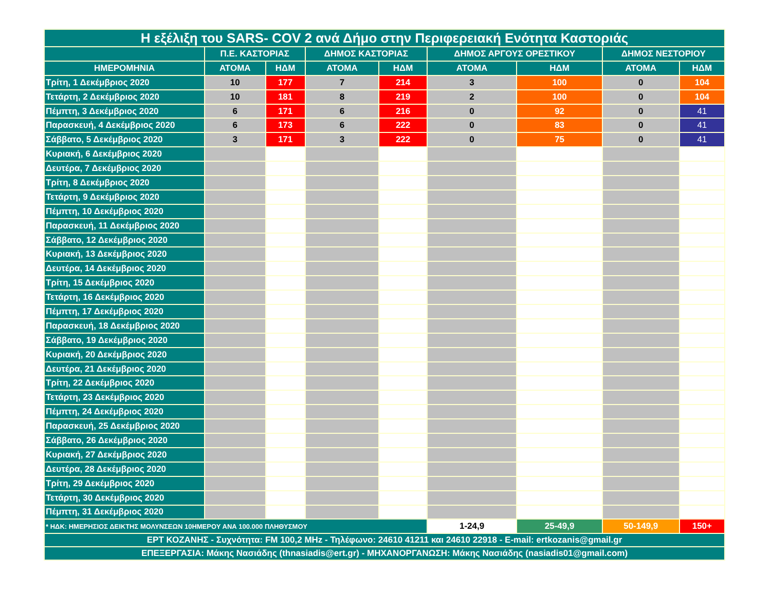| Η εξέλιξη του SARS- COV 2 ανά Δήμο στην Περιφερειακή Ενότητα Καστοριάς | | | | | | | | |
| --- | --- | --- | --- | --- | --- | --- | --- | --- |
| | Π.Ε. ΚΑΣΤΟΡΙΑΣ | | ΔΗΜΟΣ ΚΑΣΤΟΡΙΑΣ | | ΔΗΜΟΣ ΑΡΓΟΥΣ ΟΡΕΣΤΙΚΟΥ | | ΔΗΜΟΣ ΝΕΣΤΟΡΙΟΥ | |
| ΗΜΕΡΟΜΗΝΙΑ | ΑΤΟΜΑ | ΗΔΜ | ΑΤΟΜΑ | ΗΔΜ | ΑΤΟΜΑ | ΗΔΜ | ΑΤΟΜΑ | ΗΔΜ |
| Τρίτη, 1 Δεκέμβριος 2020 | 10 | 177 | 7 | 214 | 3 | 100 | 0 | 104 |
| Τετάρτη, 2 Δεκέμβριος 2020 | 10 | 181 | 8 | 219 | 2 | 100 | 0 | 104 |
| Πέμπτη, 3 Δεκέμβριος 2020 | 6 | 171 | 6 | 216 | 0 | 92 | 0 | 41 |
| Παρασκευή, 4 Δεκέμβριος 2020 | 6 | 173 | 6 | 222 | 0 | 83 | 0 | 41 |
| Σάββατο, 5 Δεκέμβριος 2020 | 3 | 171 | 3 | 222 | 0 | 75 | 0 | 41 |
| Κυριακή, 6 Δεκέμβριος 2020 | | | | | | | | |
| Δευτέρα, 7 Δεκέμβριος 2020 | | | | | | | | |
| Τρίτη, 8 Δεκέμβριος 2020 | | | | | | | | |
| Τετάρτη, 9 Δεκέμβριος 2020 | | | | | | | | |
| Πέμπτη, 10 Δεκέμβριος 2020 | | | | | | | | |
| Παρασκευή, 11 Δεκέμβριος 2020 | | | | | | | | |
| Σάββατο, 12 Δεκέμβριος 2020 | | | | | | | | |
| Κυριακή, 13 Δεκέμβριος 2020 | | | | | | | | |
| Δευτέρα, 14 Δεκέμβριος 2020 | | | | | | | | |
| Τρίτη, 15 Δεκέμβριος 2020 | | | | | | | | |
| Τετάρτη, 16 Δεκέμβριος 2020 | | | | | | | | |
| Πέμπτη, 17 Δεκέμβριος 2020 | | | | | | | | |
| Παρασκευή, 18 Δεκέμβριος 2020 | | | | | | | | |
| Σάββατο, 19 Δεκέμβριος 2020 | | | | | | | | |
| Κυριακή, 20 Δεκέμβριος 2020 | | | | | | | | |
| Δευτέρα, 21 Δεκέμβριος 2020 | | | | | | | | |
| Τρίτη, 22 Δεκέμβριος 2020 | | | | | | | | |
| Τετάρτη, 23 Δεκέμβριος 2020 | | | | | | | | |
| Πέμπτη, 24 Δεκέμβριος 2020 | | | | | | | | |
| Παρασκευή, 25 Δεκέμβριος 2020 | | | | | | | | |
| Σάββατο, 26 Δεκέμβριος 2020 | | | | | | | | |
| Κυριακή, 27 Δεκέμβριος 2020 | | | | | | | | |
| Δευτέρα, 28 Δεκέμβριος 2020 | | | | | | | | |
| Τρίτη, 29 Δεκέμβριος 2020 | | | | | | | | |
| Τετάρτη, 30 Δεκέμβριος 2020 | | | | | | | | |
| Πέμπτη, 31 Δεκέμβριος 2020 | | | | | | | | |
| * ΗΔΚ: ΗΜΕΡΗΣΙΟΣ ΔΕΙΚΤΗΣ ΜΟΛΥΝΣΕΩΝ 10ΗΜΕΡΟΥ ΑΝΑ 100.000 ΠΛΗΘΥΣΜΟΥ | | | | | 1-24,9 | 25-49,9 | 50-149,9 | 150+ |
| ΕΡΤ ΚΟΖΑΝΗΣ - Συχνότητα: FM 100,2 MHz - Τηλέφωνο: 24610 41211 και 24610 22918 - E-mail: ertkozanis@gmail.gr | | | | | | | | |
| ΕΠΕΞΕΡΓΑΣΙΑ: Μάκης Νασιάδης (thnasiadis@ert.gr) - ΜΗΧΑΝΟΡΓΑΝΩΣΗ: Μάκης Νασιάδης (nasiadis01@gmail.com) | | | | | | | | |